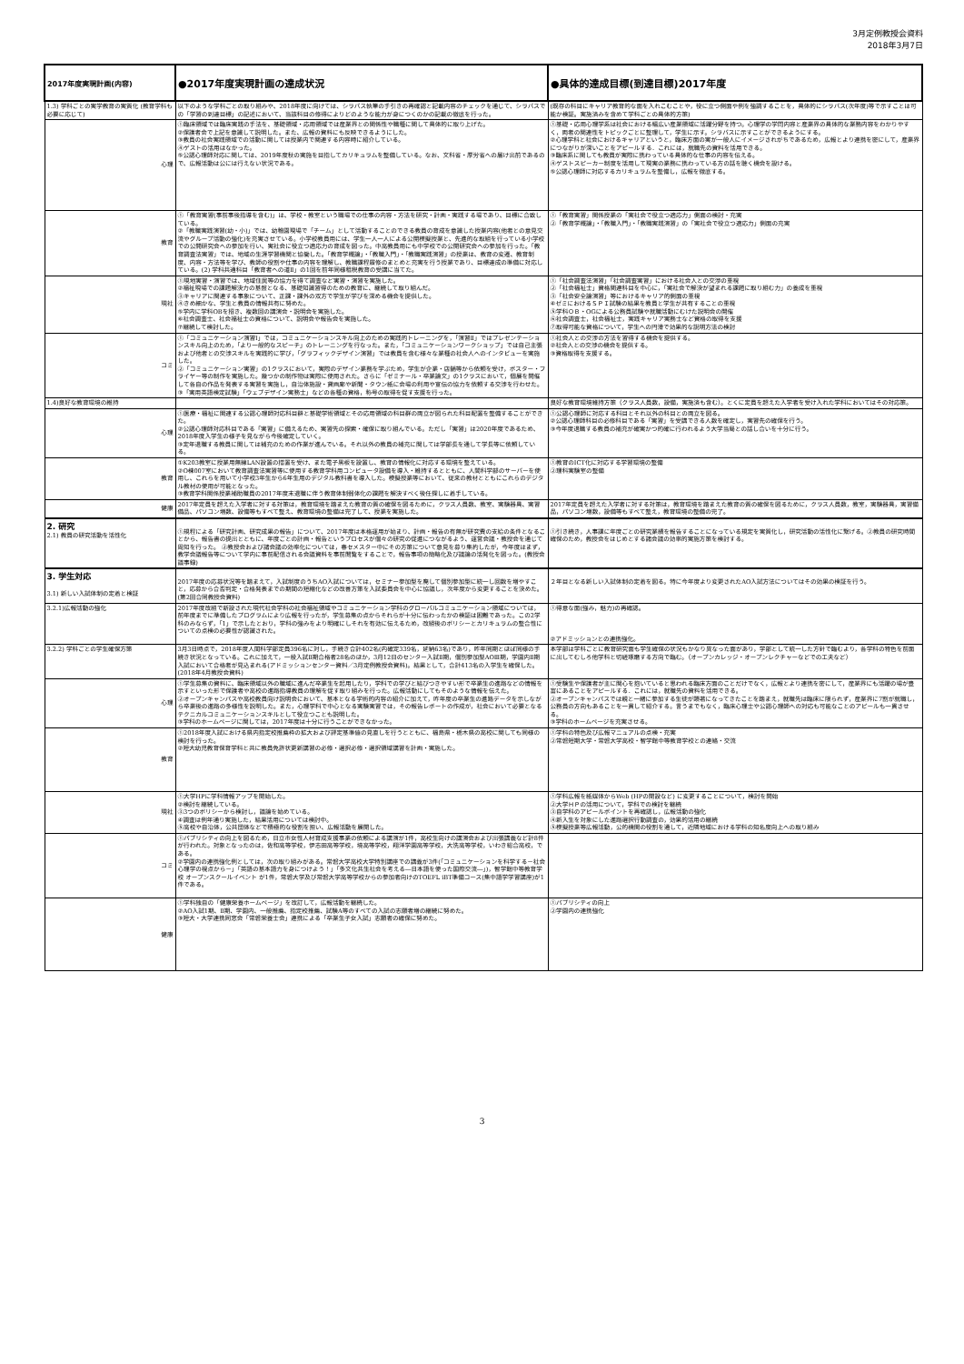3月定例教授会資料
2018年3月7日
| 2017年度実現計画(内容) | ●2017年度実現計画の達成状況 | ●具体的達成目標(到達目標)2017年度 |
| --- | --- | --- |
| 1.3) 学科ごとの実学教育の実質化 (教育学科も必要に応じて) | 以下のような学科ごとの取り組みや、2018年度に向けては、シラバス執筆の手引きの再確認と記載内容のチェックを通じて、シラバスでの「学習の到達目標」の記述において、当該科目の修得によりどのような能力が身につくのかの記載の徹底を行った。 | (既存の科目にキャリア教育的な面を入れこむことや，役に立つ側面や例を強調することを，具体的にシラバス(次年度)等で示すことは可能か検証。実施済みを含めて学科ごとの具体的方策) |
| 心理 | ①臨床領域では臨床実践の手法を、基礎領域・応用領域では産業界との関係性や職種に関して具体的に取り上げた。 ②保護者会で上記を意識して説明した。また、広報の資料にも反映できるようにした。 ③教員の社会実践領域での活動に関しては授業内で関連する内容時に紹介している。 ④ゲストの活用はなかった。 ⑤公認心理師対応に関しては、2019年度秋の実施を目指してカリキュラムを整備している。なお、文科省・厚労省への届け出前であるので、広報活動は公には行えない状況である。 | ①基礎・応用心理学系は社会における幅広い産業領域に活躍分野を持つ。心理学の学問内容と産業界の具体的な業務内容をわかりやすく，両者の関連性をトピックごとに整理して，学生に示す。シラバスに示すことができるようにする。 ②心理学科と社会におけるキャリアというと，臨床方面の実が一般人にイメージされがちであるため，広報とより連携を密にして，産業界につながりが深いことをアピールする．これには，就職先の資料を活用できる。 ③臨床系に関しても教員が実際に携わっている具体的な仕事の内容を伝える。 ④ゲストスピーカー制度を活用して現実の業務に携わっている方の話を聴く機会を設ける。 ⑤公認心理師に対応するカリキュラムを整備し，広報を徹底する。 |
| 教育 | ①「教育実習(事前事後指導を含む)」は、学校・教室という職場での仕事の内容・方法を研究・計画・実践する場であり、目標に合致している。 ②「教職実践演習(幼・小)」では、幼稚園現場で「チーム」として活動することのできる教員の育成を意識した授業内容(他者との意見交流やグループ活動の強化)を充実させている。小学校教員用には、学生一人一人による公開模擬授業と、先進的な取組を行っている小学校での公開研究会への参加を行い、実社会に役立つ適応力の育成を図った。中高教員用にも中学校での公開研究会への参加を行った。「教育調査法実習」では、地域の生涯学習機関と協働した。「教育学概論」・「教職入門」・「教職実践演習」の授業は、教育の変遷、教育制度、内容・方法等を学び、教師の役割や仕事の内容を理解し、教職課程履修のまとめと充実を行う授業であり、目標達成の準備に対応している。(2) 学科共通科目「教育者への道Ⅱ」の1回を前年同様租税教育の受講に当てた。 | ①「教育実習」関係授業の「実社会で役立つ適応力」側面の検討・充実 ②「教育学概論」・「教職入門」・「教職実践演習」の「実社会で役立つ適応力」側面の充実 |
| 現社 | ①現地実習・演習では、地域住民等の協力を得て調査など実習・演習を実施した。 ②福祉現場での課題解決力の基盤となる、基礎知識習得のための教育に、継続して取り組んだ。 ③キャリアに関連する事象について、正課・課外の双方で学生が学びを深める機会を提供した。 ④きめ細かな、学生と教員の情報共有に努めた。 ⑤学内に学科OBを招き、複数回の講演会・説明会を実施した。 ⑥社会調査士、社会福祉士の資格について、説明会や報告会を実施した。 ⑦継続して検討した。 | ①「社会調査法演習」「社会調査実習」における社会人との交渉の重視 ②「社会福祉士」資格関連科目を中心に，「実社会で解決が望まれる課題に取り組む力」の養成を重視 ③「社会安全論演習」等におけるキャリア的側面の重視 ④ゼミにおけるＳＰＩ試験の結果を教員と学生が共有することの重視 ⑤学科ＯＢ・OGによる公務員試験や就職活動にむけた説明会の開催 ⑥社会調査士，社会福祉士，実践キャリア実務士など資格の取得を支援 ⑦取得可能な資格について，学生への円滑で効果的な説明方法の検討 |
| コミ | ①「コミュニケーション演習Ⅰ」では，コミュニケーションスキル向上のための実践的トレーニングを，「演習Ⅱ」ではプレゼンテーションスキル向上のため，「より一般的なスピーチ」のトレーニングを行なった。また，「コミュニケーションワークショップ」では自己主張および他者との交渉スキルを実践的に学び，「グラフィックデザイン演習」では教員を含む様々な業種の社会人へのインタビューを実施した。 ②「コミュニケーション実習」の1クラスにおいて，実際のデザイン業務を学ぶため，学生が企業・店舗等から依頼を受け，ポスター・フライヤー等の制作を実施した。幾つかの制作物は実際に使用された。さらに「ゼミナール・卒業論文」の1クラスにおいて，個展を開催して各自の作品を発表する実習を実施し，自治体施設・貸画廊や新聞・タウン紙に会場の利用や宣伝の協力を依頼する交渉を行わせた。 ③「実用英語検定試験」「ウェブデザイン実務士」などの各種の資格，称号の取得を促す支援を行った。 | ①社会人との交渉の方法を習得する機会を提供する。 ②社会人との交渉の機会を提供する。 ③資格取得を支援する。 |
| 1.4)良好な教育環境の維持 | | 良好な教育環境維持方策（クラス人員数，設備，実施済も含む）。とくに定員を超えた入学者を受け入れた学科においてはその対応策。 |
| 心理 | ①医療・福祉に関連する公認心理師対応科目群と基礎学術領域とその応用領域の科目群の両立が図られた科目配置を整備することができた。 ②公認心理師対応科目である「実習」に備えるため、実習先の探索・確保に取り組んでいる。ただし「実習」は2020年度であるため、2018年度入学生の様子を見ながら今後確定していく。 ③定年退職する教員に関しては補充のための作業が進んでいる。それ以外の教員の補充に関しては学部長を通して学長等に依頼している。 | ①公認心理師に対応する科目とそれ以外の科目との両立を図る。 ②公認心理師科目の必修科目である「実習」を受講できる人数を確定し，実習先の確保を行う。 ③今年度退職する教員の補充が確実かつ的確に行われるよう大学当局との話し合いを十分に行う。 |
| 教育 | ①K203教室に授業用無線LAN設置の措置を受け、また電子黒板を設置し、教育の情報化に対応する環境を整えている。 ②O棟007室において教育調査法実習等に使用する教育学科用コンピュータ設備を導入・維持するとともに、人間科学部のサーバーを使用し、これらを用いて小学校3年生から6年生用のデジタル教科書を導入した。模擬授業等において、従来の教材とともにこれらのデジタル教材の使用が可能となった。 ③教育学科関係授業補助職員の2017年度末退職に伴う教育体制弱体化の課題を解決すべく後任探しに着手している。 | ①教育のICT化に対応する学習環境の整備 ②理科実験室の整備 |
| 健康 | 2017年定員を超えた入学者に対する対策は，教育環境を踏まえた教育の質の確保を図るために，クラス人員数、教室、実験器具、実習備品、パソコン増数、設備等もすべて整え、教育環境の整備は完了して、授業を実施した。 | 2017年定員を超えた入学者に対する対策は，教育環境を踏まえた教育の質の確保を図るために，クラス人員数，教室，実験器具，実習備品，パソコン増数，設備等もすべて整え，教育環境の整備の完了。 |
| 2. 研究 2.1) 教員の研究活動を活性化 | ①規程による「研究計画、研究成果の報告」について、2017年度は本格運用が始まり、計画・報告の有無が研究費の支給の条件となることから、報告書の提出とともに、年度ごとの計画・報告というプロセスが個々の研究の促進につながるよう、運営会議・教授会を通じて周知を行った。 ②教授会および諸会議の効率化については，春セメスター中にその方策について意見を募り集約したが，今年度はまず，教学会議報告等について学内に事前配信される会議資料を事前閲覧をすることで，報告事項の簡略化及び議論の活発化を図った。(教授会議事録) | ①引き続き，人事課に年度ごとの研究業績を報告することになっている規定を実質化し，研究活動の活性化に繋げる。②教員の研究時間確保のため，教授会をはじめとする諸会議の効率的実施方策を検討する。 |
| 3. 学生対応 3.1) 新しい入試体制の定着と検証 | 2017年度の応募状況等を踏まえて，入試制度のうちAO入試については，セミナー参加型を廃して個別参加型に統一し回数を増やすこと，応募から合否判定・合格発表までの期間の短縮化などの改善方策を入試委員会を中心に協議し，次年度から変更することを決めた。(第2回合同教授会資料) | ２年目となる新しい入試体制の定着を図る。特に今年度より変更されたAO入試方法についてはその効果の検証を行う。 |
| 3.2.1)広報活動の強化 | 2017年度改組で新設された現代社会学科の社会福祉領域やコミュニケーション学科のグローバルコミュニケーション領域については，前年度までに準備したプログラムにより広報を行ったが，学生募集の点からそれらが十分に伝わったかの検証は困難であった。この2学科のみならず，「1」で示したとおり，学科の強みをより明確にしそれを有効に伝えるため，改組後のポリシーとカリキュラムの整合性についての点検の必要性が認識された。 | ①得意な面(強み，魅力)の再確認。 ②アドミッションとの連携強化。 |
| 3.2.2) 学科ごとの学生確保方策 | 3月3日時点で，2018年度人間科学部定員396名に対し，手続き合計402名(内確定339名，延納63名)であり，昨年同期とほぼ同様の手続き状況となっている。これに加えて，一般入試Ⅱ期合格者28名のほか，3月12日のセンター入試Ⅱ期，個別参加型AOⅢ期，学園内Ⅱ期入試において合格者が見込まれる(アドミッションセンター資料／3月定例教授会資料)。結果として，合計413名の入学生を確保した。(2018年4月教授会資料) | 本学部は学科ごとに教育研究面も学生確保の状況もかなり異なった面があり，学部として統一した方針で臨むより，各学科の特色を前面に出してむしろ他学科と切磋琢磨する方向で臨む。（オープンカレッジ・オープンレクチャーなどでの工夫など） |
| 心理 | ①学生募集の資料に、臨床領域以外の職域に進んだ卒業生を起用したり，学科での学びと結びつきやすい形で卒業生の進路などの情報を示すといった形で保護者や高校の進路指導教員の理解を促す取り組みを行った。広報活動にしてもそのような情報を伝えた。 ②オープンキャンパスや高校教員向け説明会において、基本となる学術的内容の紹介に加えて，昨年度の卒業生の進路データを示しながら卒業後の進路の多様性を説明した。また，心理学科で中心となる実験実習では，その報告レポートの作成が，社会において必要となるテクニカルコミュニケーションスキルとして役立つことも説明した。 ③学科のホームページに関しては，2017年度は十分に行うことができなかった。 | ①受験生や保護者が主に関心を抱いていると思われる臨床方面のことだけでなく，広報とより連携を密にして，産業界にも活躍の場が豊富にあることをアピールする．これには，就職先の資料を活用できる。 ②オープンキャンパスでは親と一緒に参加する生徒が顕著になってきたことを踏まえ，就職先は臨床に限られず，産業界に7割が就職し，公務員の方向もあることを一貫して紹介する。言うまでもなく，臨床心理士や公認心理師への対応も可能なことのアピールも一貫させる。 ③学科のホームページを充実させる。 |
| 教育 | ①2018年度入試における県内指定校推薦枠の拡大および評定基準値の見直しを行うとともに、福島県・栃木県の高校に関しても同様の検討を行った。 ②短大幼児教育保育学科と共に教員免許状更新講習の必修・選択必修・選択領域講習を計画・実施した。 | ①学科の特色及び広報マニュアルの点検・充実 ②常磐短期大学・常磐大学高校・智学館中等教育学校との連絡・交流 |
| 現社 | ①大学HPに学科情報アップを開始した。 ②検討を継続している。 ③3つのポリシーから検討し，議論を始めている。 ④調査は例年通り実施した，結果活用については検討中。 ⑤高校や自治体，公共団体などで積極的な役割を担い、広報活動を展開した。 | ①学科広報を紙媒体からWeb (HPの開設など) に変更することについて，検討を開始 ②大学ＨＰの活用について，学科での検討を継続 ③自学科のアピールポイントを再確認し，広報活動の強化 ④新入生を対象にした進路選択行動調査の，効果的活用の継続 ⑤模擬授業等広報活動，公的機関の役割を通して，近隣地域における学科の知名度向上への取り組み |
| コミ | ①パブリシティの向上を図るため，日立市女性人材育成支援事業の依頼による講演が1件，高校生向けの講演会および出張講義など計8件が行われた。対象となったのは，佐和高等学校，伊志田高等学校，境高等学校，翔洋学園高等学校，大洗高等学校，いわき総合高校，である。 ②学園内の連携強化例としては，次の取り組みがある。常磐大学高校大学特別講座での講義が3件(「コミュニケーションを科学する－社会心理学の視点から－」「英語の基本語力を身につけよう！」「多文化共生社会を考える―日本語を使った国際交流―」)，智学館中等教育学校 オープンスクールイベント が1件，常磐大学及び常磐大学高等学校からの参加者向けのTOEFL iBT準備コース(集中語学学習講座)が1件である。 | |
| 健康 | ①学科独自の「健康栄養ホームページ」を改訂して，広報活動を継続した。 ②AO入試1期、Ⅱ期、学園内、一般推薦、指定校推薦、試験A等のすべての入試の志願者増の継続に努めた。 ③短大・大学連携同窓会「常磐栄養士会」連携による「卒業生子女入試」志願者の確保に努めた。 | ①パブリシティの向上 ②学園内の連携強化 |
3